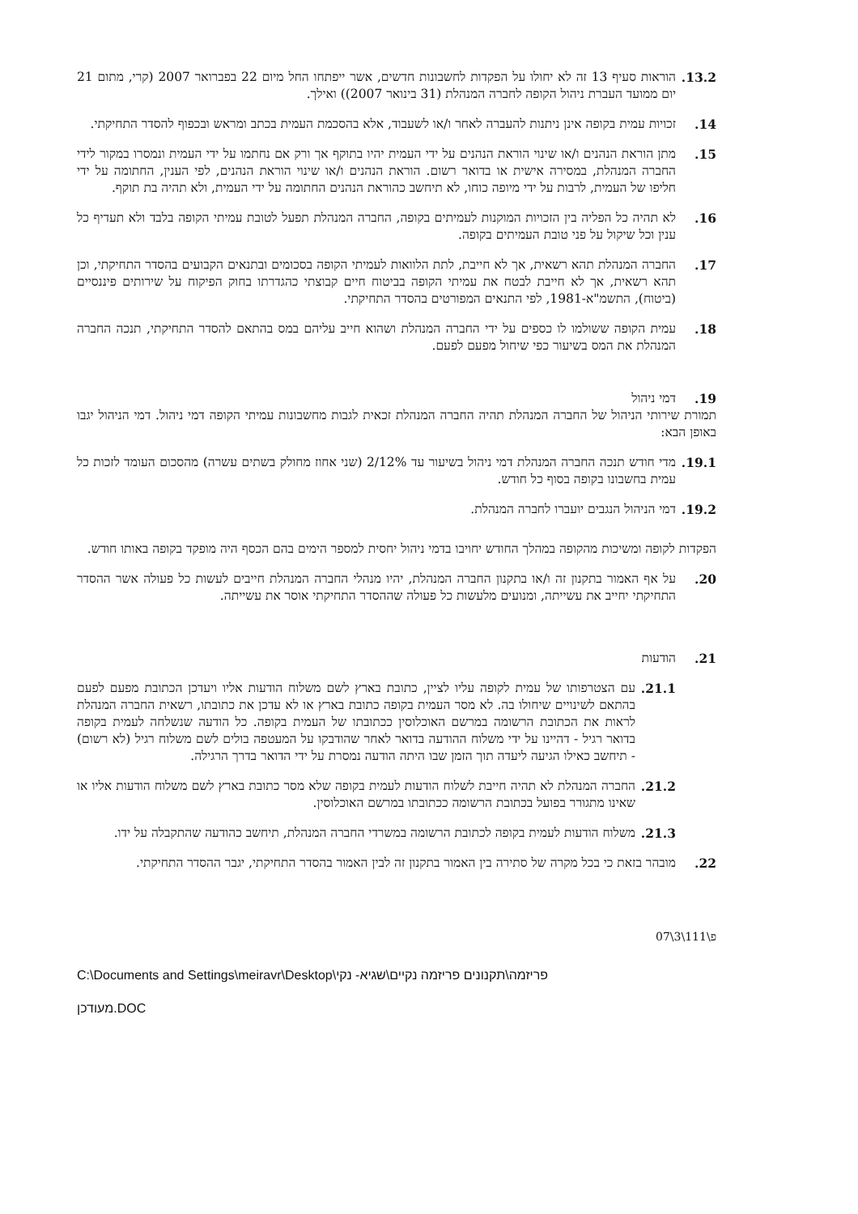13.2. הוראות סעיף 13 זה לא יחולו על הפקדות לחשבונות חדשים, אשר ייפתחו החל מיום 22 בפברואר 2007 (קרי, מתום 21 יום ממועד העברת ניהול הקופה לחברה המנהלת (31 בינואר 2007)) ואילך.
14. זכויות עמית בקופה אינן ניתנות להעברה לאחר ו/או לשעבוד, אלא בהסכמת העמית בכתב ומראש ובכפוף להסדר התחיקתי.
15. מתן הוראת הנהנים ו/או שינוי הוראת הנהנים על ידי העמית יהיו בתוקף אך ורק אם נחתמו על ידי העמית ונמסרו במקור לידי החברה המנהלת, במסירה אישית או בדואר רשום. הוראת הנהנים ו/או שינוי הוראת הנהנים, לפי הענין, החתומה על ידי חליפו של העמית, לרבות על ידי מיופה כוחו, לא תיחשב כהוראת הנהנים החתומה על ידי העמית, ולא תהיה בת תוקף.
16. לא תהיה כל הפליה בין הזכויות המוקנות לעמיתים בקופה, החברה המנהלת תפעל לטובת עמיתי הקופה בלבד ולא תעדיף כל ענין וכל שיקול על פני טובת העמיתים בקופה.
17. החברה המנהלת תהא רשאית, אך לא חייבת, לתת הלוואות לעמיתי הקופה בסכומים ובתנאים הקבועים בהסדר התחיקתי, וכן תהא רשאית, אך לא חייבת לבטח את עמיתי הקופה בביטוח חיים קבוצתי כהגדרתו בחוק הפיקוח על שירותים פיננסיים (ביטוח), התשמ"א-1981, לפי התנאים המפורטים בהסדר התחיקתי.
18. עמית הקופה ששולמו לו כספים על ידי החברה המנהלת ושהוא חייב עליהם במס בהתאם להסדר התחיקתי, תנכה החברה המנהלת את המס בשיעור כפי שיחול מפעם לפעם.
19. דמי ניהול
תמורת שירותי הניהול של החברה המנהלת תהיה החברה המנהלת זכאית לגבות מחשבונות עמיתי הקופה דמי ניהול. דמי הניהול יגבו באופן הבא:
19.1. מדי חודש תנכה החברה המנהלת דמי ניהול בשיעור עד 2/12% (שני אחוז מחולק בשתים עשרה) מהסכום העומד לזכות כל עמית בחשבונו בקופה בסוף כל חודש.
19.2. דמי הניהול הנגבים יועברו לחברה המנהלת.
הפקדות לקופה ומשיכות מהקופה במהלך החודש יחויבו בדמי ניהול יחסית למספר הימים בהם הכסף היה מופקד בקופה באותו חודש.
20. על אף האמור בתקנון זה ו/או בתקנון החברה המנהלת, יהיו מנהלי החברה המנהלת חייבים לעשות כל פעולה אשר ההסדר התחיקתי יחייב את עשייתה, ומנועים מלעשות כל פעולה שההסדר התחיקתי אוסר את עשייתה.
21. הודעות
21.1. עם הצטרפותו של עמית לקופה עליו לציין, כתובת בארץ לשם משלוח הודעות אליו ויעדכן הכתובת מפעם לפעם בהתאם לשינויים שיחולו בה. לא מסר העמית בקופה כתובת בארץ או לא עדכן את כתובתו, רשאית החברה המנהלת לראות את הכתובת הרשומה במרשם האוכלוסין ככתובתו של העמית בקופה. כל הודעה שנשלחה לעמית בקופה בדואר רגיל - דהיינו על ידי משלוח ההודעה בדואר לאחר שהודבקו על המעטפה בולים לשם משלוח רגיל (לא רשום) - תיחשב כאילו הגיעה ליעדה תוך הזמן שבו היתה הודעה נמסרת על ידי הדואר בדרך הרגילה.
21.2. החברה המנהלת לא תהיה חייבת לשלוח הודעות לעמית בקופה שלא מסר כתובת בארץ לשם משלוח הודעות אליו או שאינו מתגורר בפועל בכתובת הרשומה ככתובתו במרשם האוכלוסין.
21.3. משלוח הודעות לעמית בקופה לכתובת הרשומה במשרדי החברה המנהלת, תיחשב כהודעה שהתקבלה על ידו.
22. מובהר בזאת כי בכל מקרה של סתירה בין האמור בתקנון זה לבין האמור בהסדר התחיקתי, יגבר ההסדר התחיקתי.
פ\111\3\07
C:\Documents and Settings\meiravr\Desktop\פריזמה\תקנונים פריזמה נקיים\שגיא- נקי
מעודכן.DOC